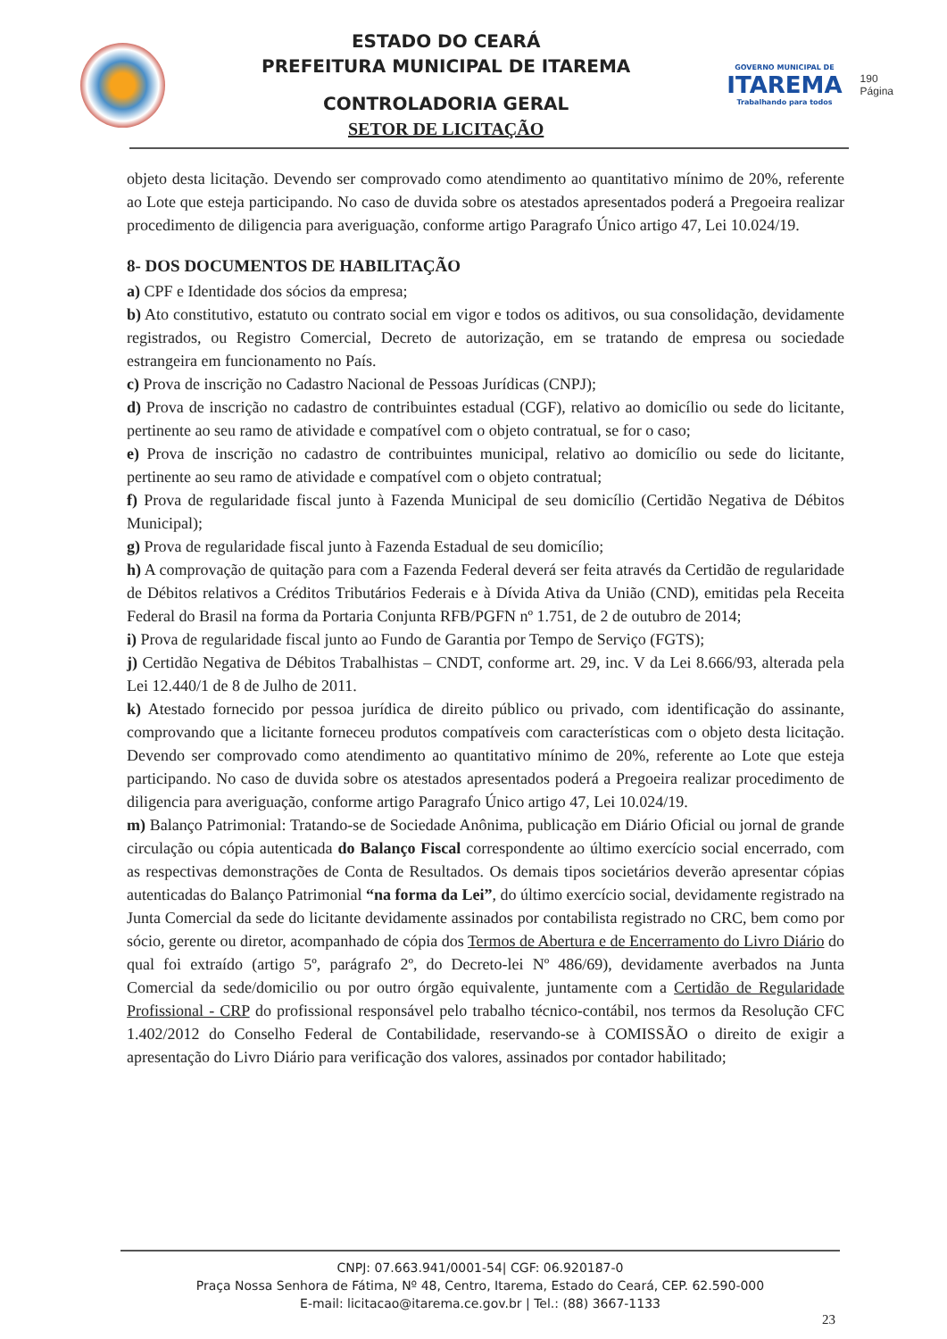ESTADO DO CEARÁ
PREFEITURA MUNICIPAL DE ITAREMA
CONTROLADORIA GERAL
SETOR DE LICITAÇÃO
GOVERNO MUNICIPAL DE
ITAREMA
Trabalhando para todos
190
Página
objeto desta licitação. Devendo ser comprovado como atendimento ao quantitativo mínimo de 20%, referente ao Lote que esteja participando. No caso de duvida sobre os atestados apresentados poderá a Pregoeira realizar procedimento de diligencia para averiguação, conforme artigo Paragrafo Único artigo 47, Lei 10.024/19.
8- DOS DOCUMENTOS DE HABILITAÇÃO
a) CPF e Identidade dos sócios da empresa;
b) Ato constitutivo, estatuto ou contrato social em vigor e todos os aditivos, ou sua consolidação, devidamente registrados, ou Registro Comercial, Decreto de autorização, em se tratando de empresa ou sociedade estrangeira em funcionamento no País.
c) Prova de inscrição no Cadastro Nacional de Pessoas Jurídicas (CNPJ);
d) Prova de inscrição no cadastro de contribuintes estadual (CGF), relativo ao domicílio ou sede do licitante, pertinente ao seu ramo de atividade e compatível com o objeto contratual, se for o caso;
e) Prova de inscrição no cadastro de contribuintes municipal, relativo ao domicílio ou sede do licitante, pertinente ao seu ramo de atividade e compatível com o objeto contratual;
f) Prova de regularidade fiscal junto à Fazenda Municipal de seu domicílio (Certidão Negativa de Débitos Municipal);
g) Prova de regularidade fiscal junto à Fazenda Estadual de seu domicílio;
h) A comprovação de quitação para com a Fazenda Federal deverá ser feita através da Certidão de regularidade de Débitos relativos a Créditos Tributários Federais e à Dívida Ativa da União (CND), emitidas pela Receita Federal do Brasil na forma da Portaria Conjunta RFB/PGFN nº 1.751, de 2 de outubro de 2014;
i) Prova de regularidade fiscal junto ao Fundo de Garantia por Tempo de Serviço (FGTS);
j) Certidão Negativa de Débitos Trabalhistas – CNDT, conforme art. 29, inc. V da Lei 8.666/93, alterada pela Lei 12.440/1 de 8 de Julho de 2011.
k) Atestado fornecido por pessoa jurídica de direito público ou privado, com identificação do assinante, comprovando que a licitante forneceu produtos compatíveis com características com o objeto desta licitação. Devendo ser comprovado como atendimento ao quantitativo mínimo de 20%, referente ao Lote que esteja participando. No caso de duvida sobre os atestados apresentados poderá a Pregoeira realizar procedimento de diligencia para averiguação, conforme artigo Paragrafo Único artigo 47, Lei 10.024/19.
m) Balanço Patrimonial: Tratando-se de Sociedade Anônima, publicação em Diário Oficial ou jornal de grande circulação ou cópia autenticada do Balanço Fiscal correspondente ao último exercício social encerrado, com as respectivas demonstrações de Conta de Resultados. Os demais tipos societários deverão apresentar cópias autenticadas do Balanço Patrimonial “na forma da Lei”, do último exercício social, devidamente registrado na Junta Comercial da sede do licitante devidamente assinados por contabilista registrado no CRC, bem como por sócio, gerente ou diretor, acompanhado de cópia dos Termos de Abertura e de Encerramento do Livro Diário do qual foi extraído (artigo 5º, parágrafo 2º, do Decreto-lei Nº 486/69), devidamente averbados na Junta Comercial da sede/domicilio ou por outro órgão equivalente, juntamente com a Certidão de Regularidade Profissional - CRP do profissional responsável pelo trabalho técnico-contábil, nos termos da Resolução CFC 1.402/2012 do Conselho Federal de Contabilidade, reservando-se à COMISSÃO o direito de exigir a apresentação do Livro Diário para verificação dos valores, assinados por contador habilitado;
CNPJ: 07.663.941/0001-54| CGF: 06.920187-0
Praça Nossa Senhora de Fátima, Nº 48, Centro, Itarema, Estado do Ceará, CEP. 62.590-000
E-mail: licitacao@itarema.ce.gov.br | Tel.: (88) 3667-1133
23